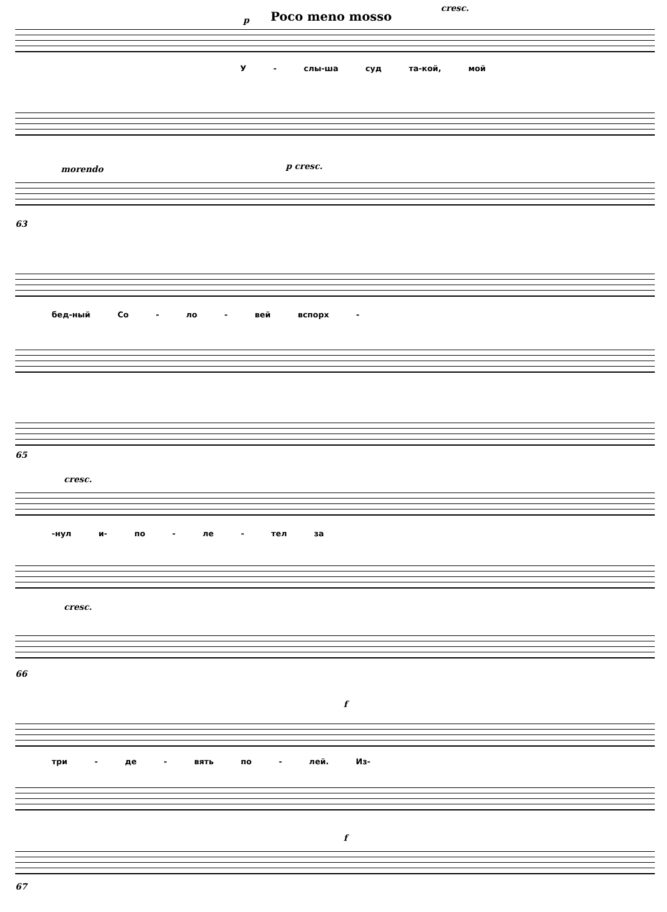Poco meno mosso
cresc.
p
У - слы-ша суд та-кой, мой
morendo p cresc.
63
бед-ный Со - ло - вей вспорх -
65
cresc.
-нул и- по - ле - тел за
cresc.
66
f
три - де - вять по - лей. Из-
f
67